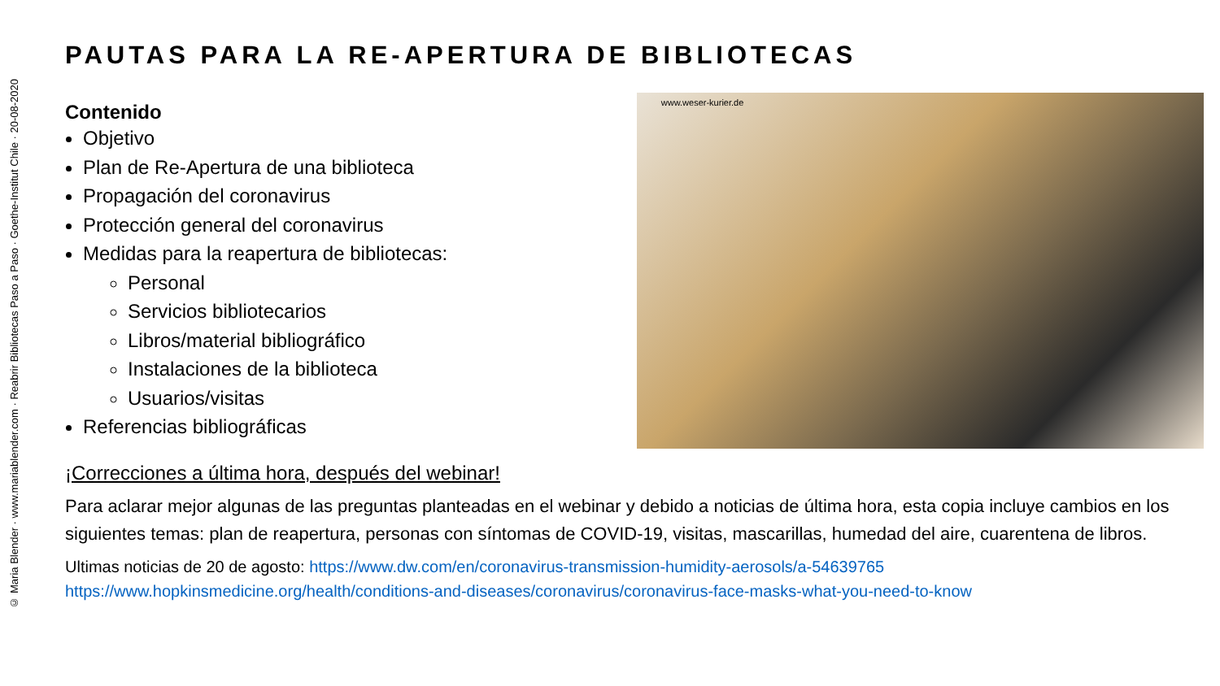© Maria Blender · www.mariablender.com · Reabrir Bibliotecas Paso a Paso · Goethe-Institut Chile · 20-08-2020
PAUTAS PARA LA RE-APERTURA DE BIBLIOTECAS
Contenido
Objetivo
Plan de Re-Apertura de una biblioteca
Propagación del coronavirus
Protección general del coronavirus
Medidas para la reapertura de bibliotecas:
Personal
Servicios bibliotecarios
Libros/material bibliográfico
Instalaciones de la biblioteca
Usuarios/visitas
Referencias bibliográficas
www.weser-kurier.de
¡Correcciones a última hora, después del webinar!
Para aclarar mejor algunas de las preguntas planteadas en el webinar y debido a noticias de última hora, esta copia incluye cambios en los siguientes temas: plan de reapertura, personas con síntomas de COVID-19, visitas, mascarillas, humedad del aire, cuarentena de libros.
Ultimas noticias de 20 de agosto: https://www.dw.com/en/coronavirus-transmission-humidity-aerosols/a-54639765
https://www.hopkinsmedicine.org/health/conditions-and-diseases/coronavirus/coronavirus-face-masks-what-you-need-to-know